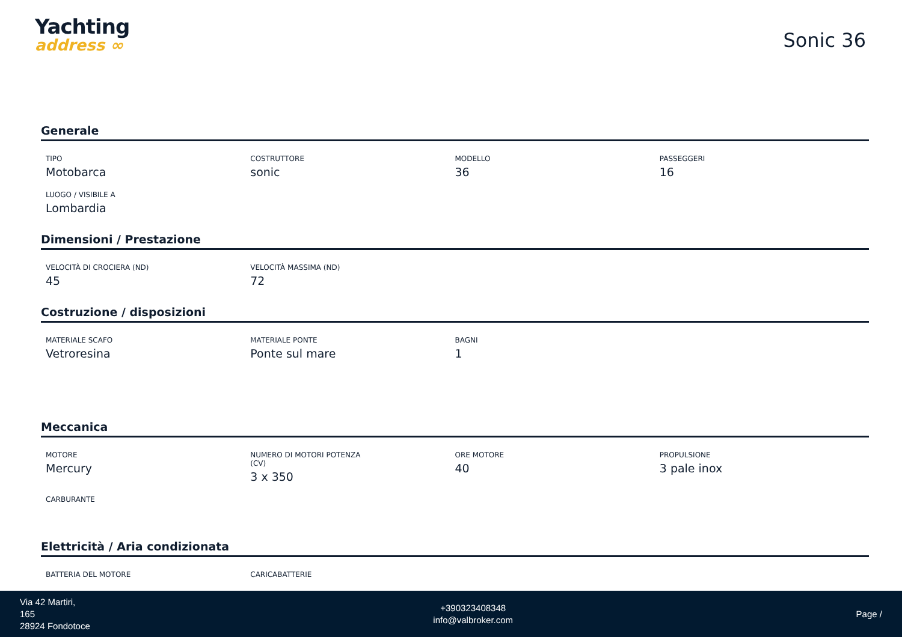Yachting
address ∞
Sonic 36
Generale
TIPO
Motobarca
COSTRUTTORE
sonic
MODELLO
36
PASSEGGERI
16
LUOGO / VISIBILE A
Lombardia
Dimensioni / Prestazione
VELOCITÀ DI CROCIERA (ND)
45
VELOCITÀ MASSIMA (ND)
72
Costruzione / disposizioni
MATERIALE SCAFO
Vetroresina
MATERIALE PONTE
Ponte sul mare
BAGNI
1
Meccanica
MOTORE
Mercury
NUMERO DI MOTORI POTENZA
(CV)
3 x 350
ORE MOTORE
40
PROPULSIONE
3 pale inox
CARBURANTE
Elettricità / Aria condizionata
BATTERIA DEL MOTORE
CARICABATTERIE
Via 42 Martiri,
165
28924 Fondotoce
+390323408348
info@valbroker.com
Page /